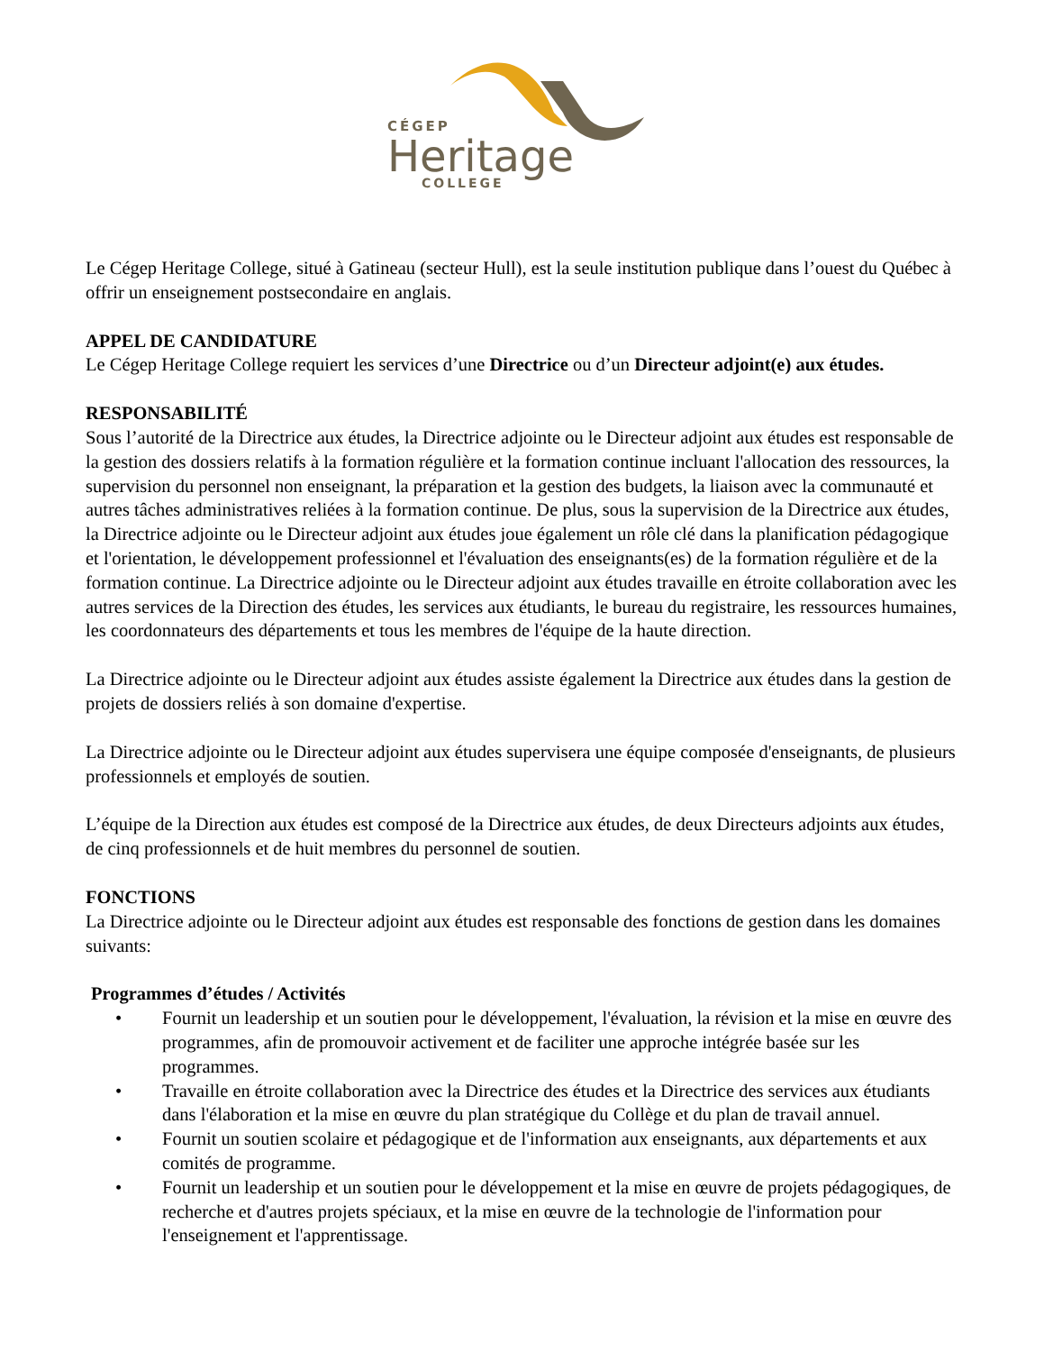CÉGEP
Heritage
COLLEGE
Le Cégep Heritage College, situé à Gatineau (secteur Hull), est la seule institution publique dans l’ouest du Québec à offrir un enseignement postsecondaire en anglais.
APPEL DE CANDIDATURE
Le Cégep Heritage College requiert les services d’une Directrice ou d’un Directeur adjoint(e) aux études.
RESPONSABILITÉ
Sous l’autorité de la Directrice aux études, la Directrice adjointe ou le Directeur adjoint aux études est responsable de la gestion des dossiers relatifs à la formation régulière et la formation continue incluant l'allocation des ressources, la supervision du personnel non enseignant, la préparation et la gestion des budgets, la liaison avec la communauté et autres tâches administratives reliées à la formation continue. De plus, sous la supervision de la Directrice aux études, la Directrice adjointe ou le Directeur adjoint aux études joue également un rôle clé dans la planification pédagogique et l'orientation, le développement professionnel et l'évaluation des enseignants(es) de la formation régulière et de la formation continue. La Directrice adjointe ou le Directeur adjoint aux études travaille en étroite collaboration avec les autres services de la Direction des études, les services aux étudiants, le bureau du registraire, les ressources humaines, les coordonnateurs des départements et tous les membres de l'équipe de la haute direction.
La Directrice adjointe ou le Directeur adjoint aux études assiste également la Directrice aux études dans la gestion de projets de dossiers reliés à son domaine d'expertise.
La Directrice adjointe ou le Directeur adjoint aux études supervisera une équipe composée d'enseignants, de plusieurs professionnels et employés de soutien.
L’équipe de la Direction aux études est composé de la Directrice aux études, de deux Directeurs adjoints aux études, de cinq professionnels et de huit membres du personnel de soutien.
FONCTIONS
La Directrice adjointe ou le Directeur adjoint aux études est responsable des fonctions de gestion dans les domaines suivants:
Programmes d’études / Activités
• Fournit un leadership et un soutien pour le développement, l'évaluation, la révision et la mise en œuvre des programmes, afin de promouvoir activement et de faciliter une approche intégrée basée sur les programmes.
• Travaille en étroite collaboration avec la Directrice des études et la Directrice des services aux étudiants dans l'élaboration et la mise en œuvre du plan stratégique du Collège et du plan de travail annuel.
• Fournit un soutien scolaire et pédagogique et de l'information aux enseignants, aux départements et aux comités de programme.
• Fournit un leadership et un soutien pour le développement et la mise en œuvre de projets pédagogiques, de recherche et d'autres projets spéciaux, et la mise en œuvre de la technologie de l'information pour l'enseignement et l'apprentissage.